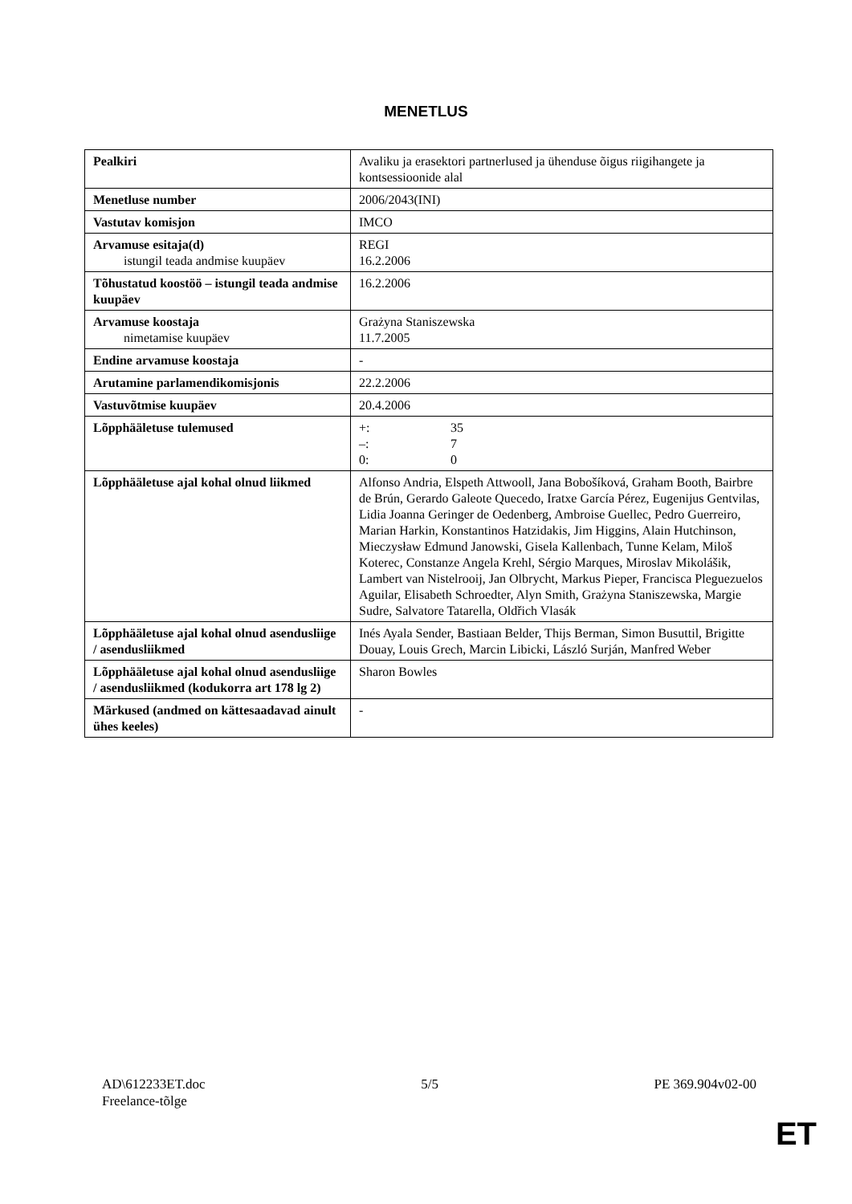MENETLUS
| Pealkiri | Avaliku ja erasektori partnerlused ja ühenduse õigus riigihangete ja kontsessioonide alal |
| Menetluse number | 2006/2043(INI) |
| Vastutav komisjon | IMCO |
| Arvamuse esitaja(d) istungil teada andmise kuupäev | REGI 16.2.2006 |
| Tõhustatud koostöö – istungil teada andmise kuupäev | 16.2.2006 |
| Arvamuse koostaja nimetamise kuupäev | Grażyna Staniszewska 11.7.2005 |
| Endine arvamuse koostaja | - |
| Arutamine parlamendikomisjonis | 22.2.2006 |
| Vastuvõtmise kuupäev | 20.4.2006 |
| Lõpphääletuse tulemused | +: 35 –: 7 0: 0 |
| Lõpphääletuse ajal kohal olnud liikmed | Alfonso Andria, Elspeth Attwooll, Jana Bobošíková, Graham Booth, Bairbre de Brún, Gerardo Galeote Quecedo, Iratxe García Pérez, Eugenijus Gentvilas, Lidia Joanna Geringer de Oedenberg, Ambroise Guellec, Pedro Guerreiro, Marian Harkin, Konstantinos Hatzidakis, Jim Higgins, Alain Hutchinson, Mieczysław Edmund Janowski, Gisela Kallenbach, Tunne Kelam, Miloš Koterec, Constanze Angela Krehl, Sérgio Marques, Miroslav Mikolášik, Lambert van Nistelrooij, Jan Olbrycht, Markus Pieper, Francisca Pleguezuelos Aguilar, Elisabeth Schroedter, Alyn Smith, Grażyna Staniszewska, Margie Sudre, Salvatore Tatarella, Oldřich Vlasák |
| Lõpphääletuse ajal kohal olnud asendusliige / asendusliikmed | Inés Ayala Sender, Bastiaan Belder, Thijs Berman, Simon Busuttil, Brigitte Douay, Louis Grech, Marcin Libicki, László Surján, Manfred Weber |
| Lõpphääletuse ajal kohal olnud asendusliige / asendusliikmed (kodukorra art 178 lg 2) | Sharon Bowles |
| Märkused (andmed on kättesaadavad ainult ühes keeles) | - |
AD\612233ET.doc
Freelance-tõlge
5/5 PE 369.904v02-00
ET